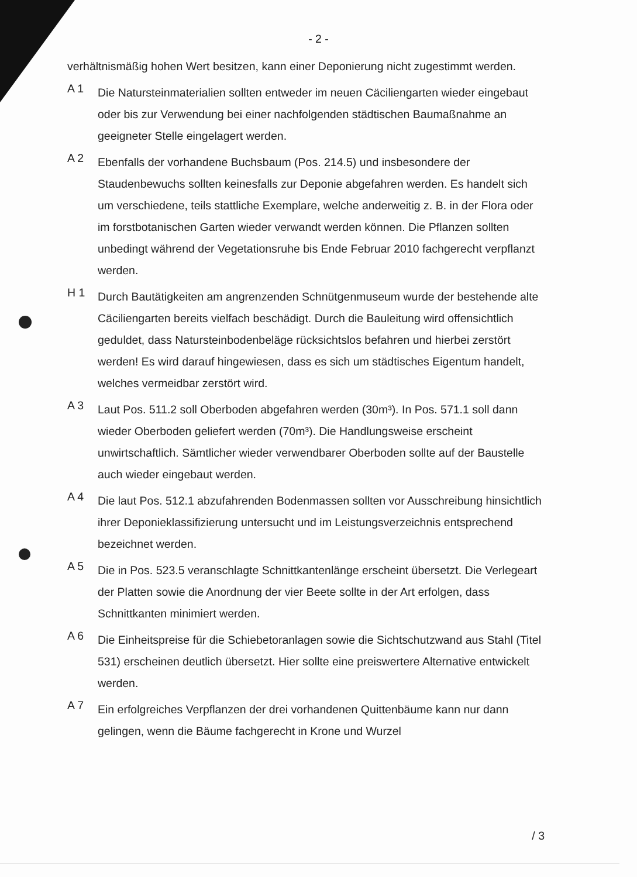- 2 -
verhältnismäßig hohen Wert besitzen, kann einer Deponierung nicht zugestimmt werden.
A 1
Die Natursteinmaterialien sollten entweder im neuen Cäciliengarten wieder eingebaut oder bis zur Verwendung bei einer nachfolgenden städtischen Baumaßnahme an geeigneter Stelle eingelagert werden.
A 2
Ebenfalls der vorhandene Buchsbaum (Pos. 214.5) und insbesondere der Staudenbewuchs sollten keinesfalls zur Deponie abgefahren werden. Es handelt sich um verschiedene, teils stattliche Exemplare, welche anderweitig z. B. in der Flora oder im forstbotanischen Garten wieder verwandt werden können. Die Pflanzen sollten unbedingt während der Vegetationsruhe bis Ende Februar 2010 fachgerecht verpflanzt werden.
H 1
Durch Bautätigkeiten am angrenzenden Schnütgenmuseum wurde der bestehende alte Cäciliengarten bereits vielfach beschädigt. Durch die Bauleitung wird offensichtlich geduldet, dass Natursteinbodenbeläge rücksichtslos befahren und hierbei zerstört werden! Es wird darauf hingewiesen, dass es sich um städtisches Eigentum handelt, welches vermeidbar zerstört wird.
A 3
Laut Pos. 511.2 soll Oberboden abgefahren werden (30m³). In Pos. 571.1 soll dann wieder Oberboden geliefert werden (70m³). Die Handlungsweise erscheint unwirtschaftlich. Sämtlicher wieder verwendbarer Oberboden sollte auf der Baustelle auch wieder eingebaut werden.
A 4
Die laut Pos. 512.1 abzufahrenden Bodenmassen sollten vor Ausschreibung hinsichtlich ihrer Deponieklassifizierung untersucht und im Leistungsverzeichnis entsprechend bezeichnet werden.
A 5
Die in Pos. 523.5 veranschlagte Schnittkantenlänge erscheint übersetzt. Die Verlegeart der Platten sowie die Anordnung der vier Beete sollte in der Art erfolgen, dass Schnittkanten minimiert werden.
A 6
Die Einheitspreise für die Schiebetoranlagen sowie die Sichtschutzwand aus Stahl (Titel 531) erscheinen deutlich übersetzt. Hier sollte eine preiswertere Alternative entwickelt werden.
A 7
Ein erfolgreiches Verpflanzen der drei vorhandenen Quittenbäume kann nur dann gelingen, wenn die Bäume fachgerecht in Krone und Wurzel
/ 3